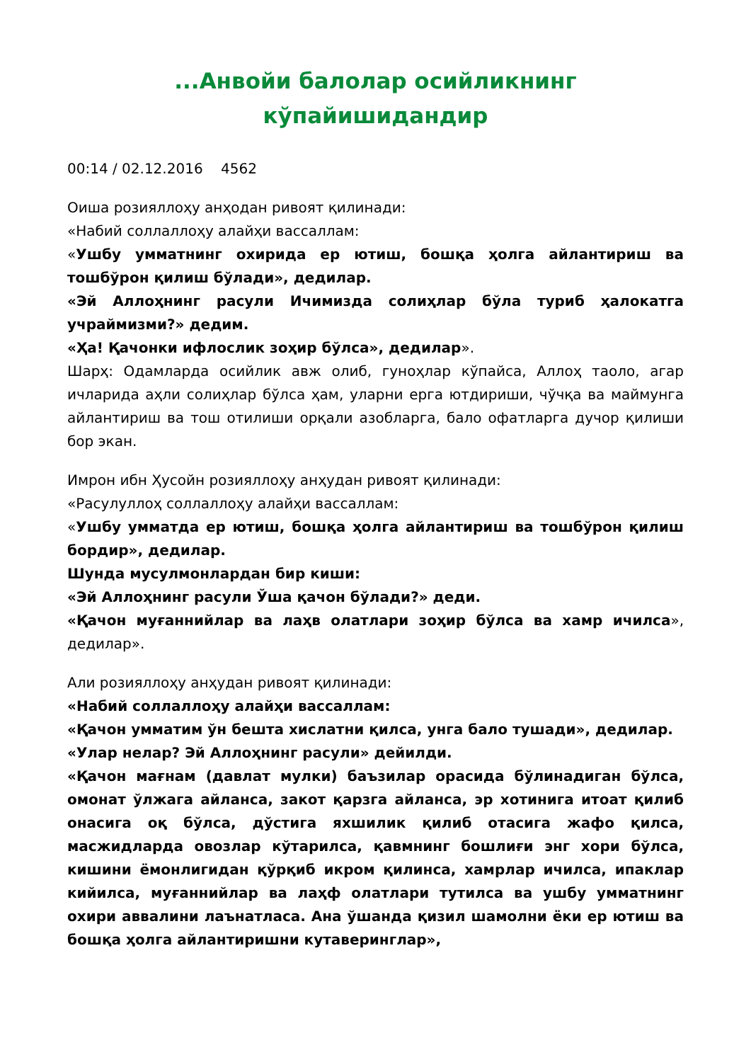...Анвойи балолар осийликнинг
кўпайишидандир
00:14 / 02.12.2016 4562
Оиша розияллоҳу анҳодан ривоят қилинади:
«Набий соллаллоҳу алайҳи вассаллам:
«Ушбу умматнинг охирида ер ютиш, бошқа ҳолга айлантириш ва тошбўрон қилиш бўлади», дедилар.
«Эй Аллоҳнинг расули Ичимизда солиҳлар бўла туриб ҳалокатга учраймизми?» дедим.
«Ҳа! Қачонки ифлослик зоҳир бўлса», дедилар».
Шарҳ: Одамларда осийлик авж олиб, гуноҳлар кўпайса, Аллоҳ таоло, агар ичларида аҳли солиҳлар бўлса ҳам, уларни ерга ютдириши, чўчқа ва маймунга айлантириш ва тош отилиши орқали азобларга, бало офатларга дучор қилиши бор экан.
Имрон ибн Ҳусойн розияллоҳу анҳудан ривоят қилинади:
«Расулуллоҳ соллаллоҳу алайҳи вассаллам:
«Ушбу умматда ер ютиш, бошқа ҳолга айлантириш ва тошбўрон қилиш бордир», дедилар.
Шунда мусулмонлардан бир киши:
«Эй Аллоҳнинг расули Ўша қачон бўлади?» деди.
«Қачон муғаннийлар ва лаҳв олатлари зоҳир бўлса ва хамр ичилса», дедилар».
Али розияллоҳу анҳудан ривоят қилинади:
«Набий соллаллоҳу алайҳи вассаллам:
«Қачон умматим ўн бешта хислатни қилса, унга бало тушади», дедилар.
«Улар нелар? Эй Аллоҳнинг расули» дейилди.
«Қачон мағнам (давлат мулки) баъзилар орасида бўлинадиган бўлса, омонат ўлжага айланса, закот қарзга айланса, эр хотинига итоат қилиб онасига оқ бўлса, дўстига яхшилик қилиб отасига жафо қилса, масжидларда овозлар кўтарилса, қавмнинг бошлиғи энг хори бўлса, кишини ёмонлигидан қўрқиб икром қилинса, хамрлар ичилса, ипаклар кийилса, муғаннийлар ва лаҳф олатлари тутилса ва ушбу умматнинг охири аввалини лаънатласа. Ана ўшанда қизил шамолни ёки ер ютиш ва бошқа ҳолга айлантиришни кутаверинглар»,